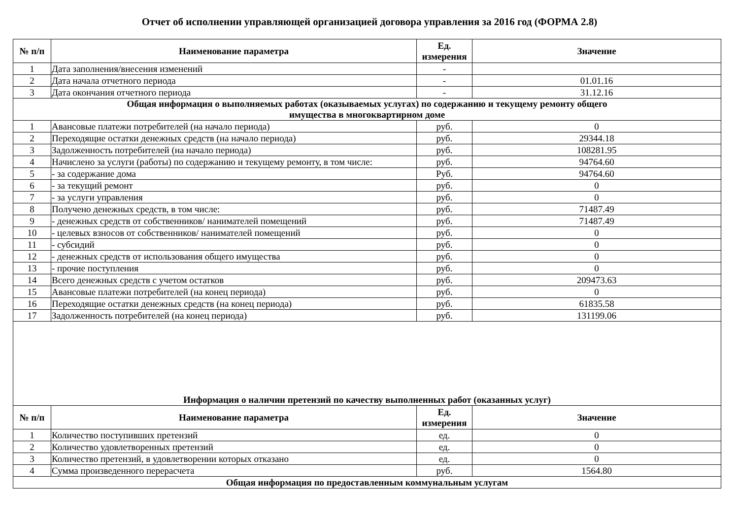Отчет об исполнении управляющей организацией договора управления за 2016 год (ФОРМА 2.8)
| № п/п | Наименование параметра | Ед. измерения | Значение |
| --- | --- | --- | --- |
| 1 | Дата заполнения/внесения изменений | - | |
| 2 | Дата начала отчетного периода | - | 01.01.16 |
| 3 | Дата окончания отчетного периода | - | 31.12.16 |
| Общая информация о выполняемых работах (оказываемых услугах) по содержанию и текущему ремонту общего имущества в многоквартирном доме | | | |
| 1 | Авансовые платежи потребителей (на начало периода) | руб. | 0 |
| 2 | Переходящие остатки денежных средств (на начало периода) | руб. | 29344.18 |
| 3 | Задолженность потребителей (на начало периода) | руб. | 108281.95 |
| 4 | Начислено за услуги (работы) по содержанию и текущему ремонту, в том числе: | руб. | 94764.60 |
| 5 | - за содержание дома | Руб. | 94764.60 |
| 6 | - за текущий ремонт | руб. | 0 |
| 7 | - за услуги управления | руб. | 0 |
| 8 | Получено денежных средств, в том числе: | руб. | 71487.49 |
| 9 | - денежных средств от собственников/ нанимателей помещений | руб. | 71487.49 |
| 10 | - целевых взносов от собственников/ нанимателей помещений | руб. | 0 |
| 11 | - субсидий | руб. | 0 |
| 12 | - денежных средств от использования общего имущества | руб. | 0 |
| 13 | - прочие поступления | руб. | 0 |
| 14 | Всего денежных средств с учетом остатков | руб. | 209473.63 |
| 15 | Авансовые платежи потребителей (на конец периода) | руб. | 0 |
| 16 | Переходящие остатки денежных средств (на конец периода) | руб. | 61835.58 |
| 17 | Задолженность потребителей (на конец периода) | руб. | 131199.06 |
| Информация о наличии претензий по качеству выполненных работ (оказанных услуг) | | | |
| № п/п | Наименование параметра | Ед. измерения | Значение |
| 1 | Количество поступивших претензий | ед. | 0 |
| 2 | Количество удовлетворенных претензий | ед. | 0 |
| 3 | Количество претензий, в удовлетворении которых отказано | ед. | 0 |
| 4 | Сумма произведенного перерасчета | руб. | 1564.80 |
| Общая информация по предоставленным коммунальным услугам | | | |